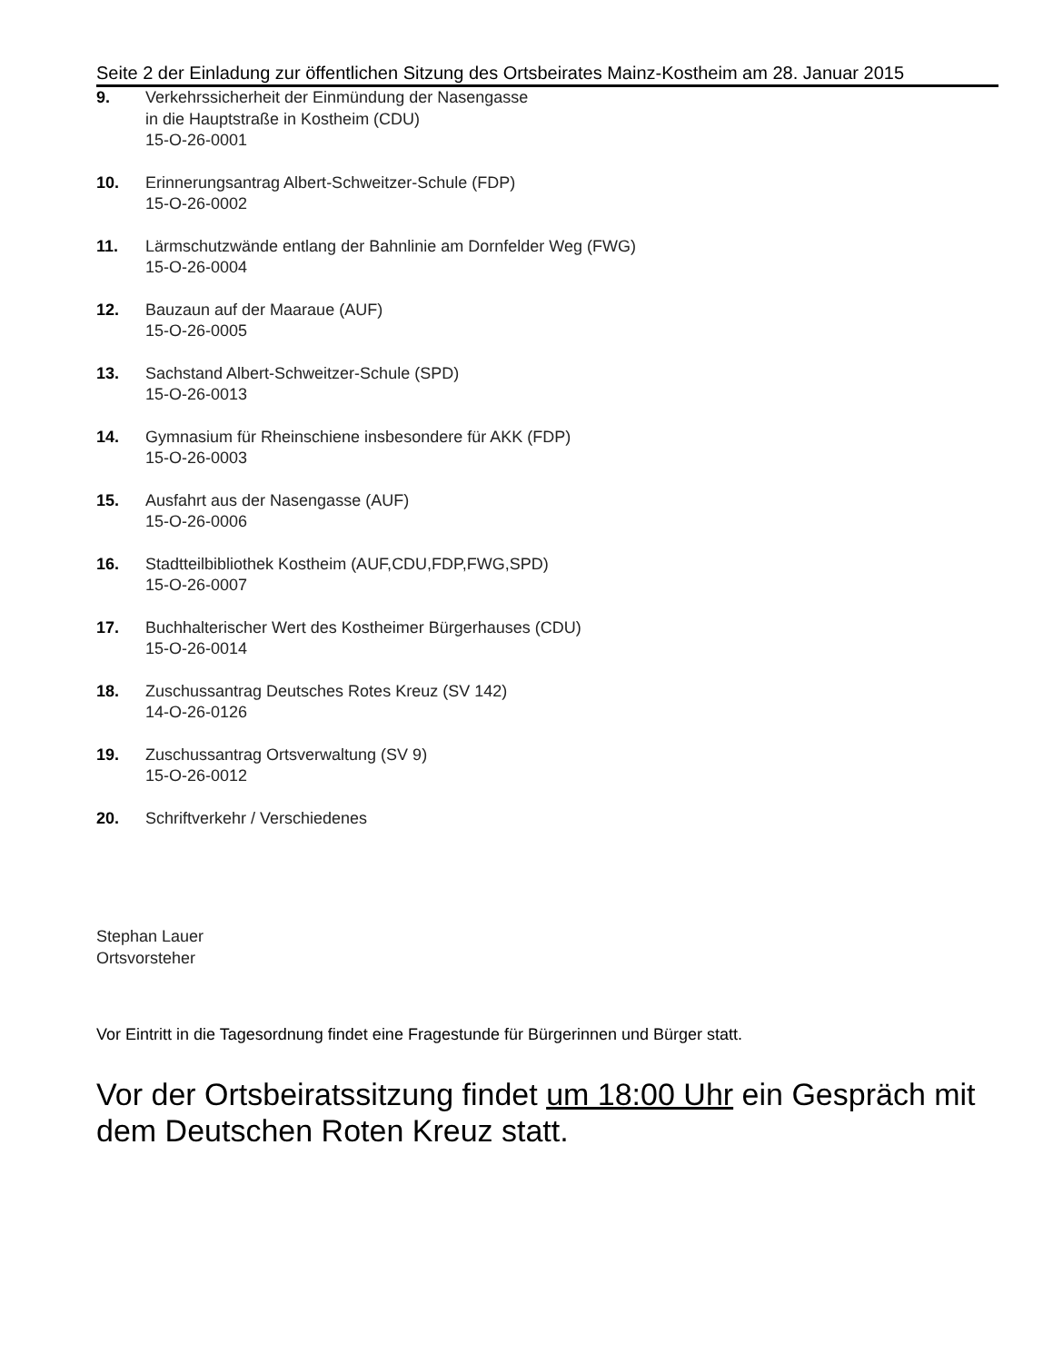Seite 2 der Einladung zur öffentlichen Sitzung des Ortsbeirates Mainz-Kostheim am 28. Januar 2015
9. Verkehrssicherheit der Einmündung der Nasengasse
in die Hauptstraße in Kostheim (CDU)
15-O-26-0001
10. Erinnerungsantrag Albert-Schweitzer-Schule (FDP)
15-O-26-0002
11. Lärmschutzwände entlang der Bahnlinie am Dornfelder Weg (FWG)
15-O-26-0004
12. Bauzaun auf der Maaraue (AUF)
15-O-26-0005
13. Sachstand Albert-Schweitzer-Schule (SPD)
15-O-26-0013
14. Gymnasium für Rheinschiene insbesondere für AKK (FDP)
15-O-26-0003
15. Ausfahrt aus der Nasengasse (AUF)
15-O-26-0006
16. Stadtteilbibliothek Kostheim (AUF,CDU,FDP,FWG,SPD)
15-O-26-0007
17. Buchhalterischer Wert des Kostheimer Bürgerhauses (CDU)
15-O-26-0014
18. Zuschussantrag Deutsches Rotes Kreuz (SV 142)
14-O-26-0126
19. Zuschussantrag Ortsverwaltung (SV 9)
15-O-26-0012
20. Schriftverkehr / Verschiedenes
Stephan Lauer
Ortsvorsteher
Vor Eintritt in die Tagesordnung findet eine Fragestunde für Bürgerinnen und Bürger statt.
Vor der Ortsbeiratssitzung findet um 18:00 Uhr ein Gespräch mit dem Deutschen Roten Kreuz statt.